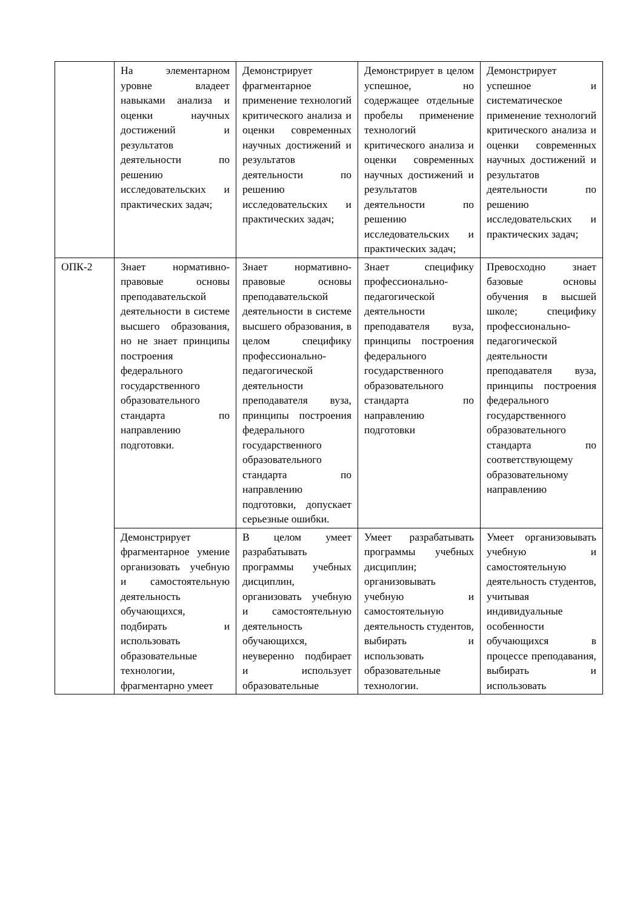| | На элементарном уровне владеет навыками анализа и оценки научных достижений и результатов деятельности по решению исследовательских и практических задач; | Демонстрирует фрагментарное применение технологий критического анализа и оценки современных научных достижений и результатов деятельности по решению исследовательских и практических задач; | Демонстрирует в целом успешное, но содержащее отдельные пробелы применение технологий критического анализа и оценки современных научных достижений и результатов деятельности по решению исследовательских и практических задач; | Демонстрирует успешное и систематическое применение технологий критического анализа и оценки современных научных достижений и результатов деятельности по решению исследовательских и практических задач; |
| ОПК-2 | Знает нормативно-правовые основы преподавательской деятельности в системе высшего образования, но не знает принципы построения федерального государственного образовательного стандарта по направлению подготовки. | Знает нормативно-правовые основы преподавательской деятельности в системе высшего образования, в целом специфику профессионально-педагогической деятельности преподавателя вуза, принципы построения федерального государственного образовательного стандарта по направлению подготовки, допускает серьезные ошибки. | Знает специфику профессионально-педагогической деятельности преподавателя вуза, принципы построения федерального государственного образовательного стандарта по направлению подготовки | Превосходно знает базовые основы обучения в высшей школе; специфику профессионально-педагогической деятельности преподавателя вуза, принципы построения федерального государственного образовательного стандарта по соответствующему образовательному направлению |
| | Демонстрирует фрагментарное умение организовать учебную и самостоятельную деятельность обучающихся, подбирать и использовать образовательные технологии, фрагментарно умеет | В целом умеет разрабатывать программы учебных дисциплин, организовать учебную и самостоятельную деятельность обучающихся, неуверенно подбирает и использует образовательные | Умеет разрабатывать программы учебных дисциплин; организовывать учебную и самостоятельную деятельность студентов, выбирать и использовать образовательные технологии. | Умеет организовывать учебную и самостоятельную деятельность студентов, учитывая индивидуальные особенности обучающихся в процессе преподавания, выбирать и использовать |